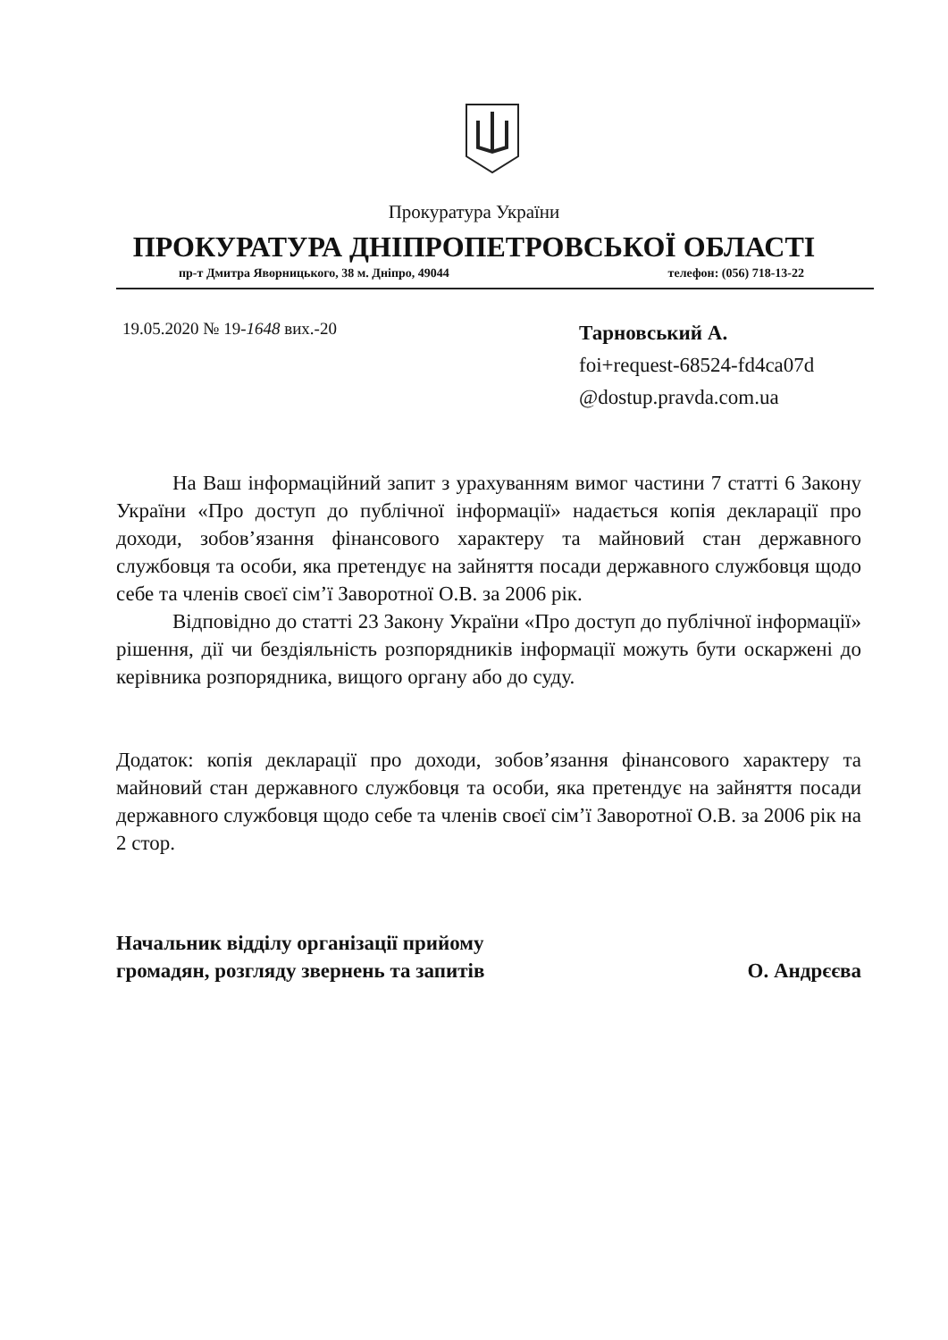Прокуратура України
ПРОКУРАТУРА ДНІПРОПЕТРОВСЬКОЇ ОБЛАСТІ
пр-т Дмитра Яворницького, 38 м. Дніпро, 49044 телефон: (056) 718-13-22
19.05.2020 № 19-1648 вих.-20
Тарновський А.
foi+request-68524-fd4ca07d
@dostup.pravda.com.ua
На Ваш інформаційний запит з урахуванням вимог частини 7 статті 6 Закону України «Про доступ до публічної інформації» надається копія декларації про доходи, зобов’язання фінансового характеру та майновий стан державного службовця та особи, яка претендує на зайняття посади державного службовця щодо себе та членів своєї сім’ї Заворотної О.В. за 2006 рік.
Відповідно до статті 23 Закону України «Про доступ до публічної інформації» рішення, дії чи бездіяльність розпорядників інформації можуть бути оскаржені до керівника розпорядника, вищого органу або до суду.
Додаток: копія декларації про доходи, зобов’язання фінансового характеру та майновий стан державного службовця та особи, яка претендує на зайняття посади державного службовця щодо себе та членів своєї сім’ї Заворотної О.В. за 2006 рік на 2 стор.
Начальник відділу організації прийому
громадян, розгляду звернень та запитів
О. Андрєєва